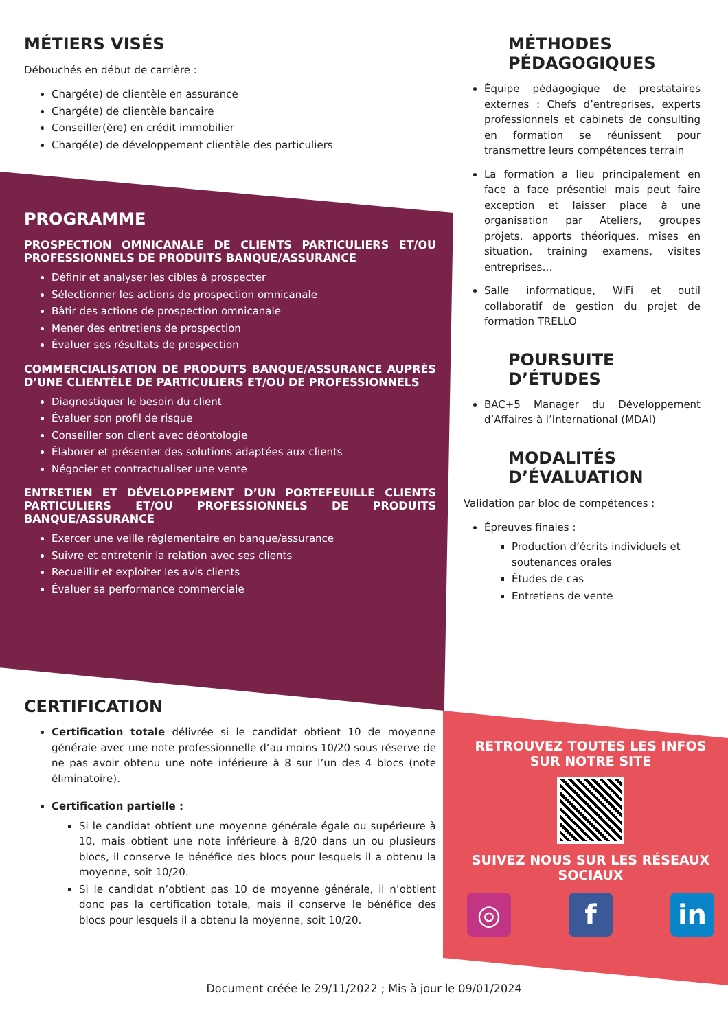MÉTIERS VISÉS
Débouchés en début de carrière :
Chargé(e) de clientèle en assurance
Chargé(e) de clientèle bancaire
Conseiller(ère) en crédit immobilier
Chargé(e) de développement clientèle des particuliers
PROGRAMME
PROSPECTION OMNICANALE DE CLIENTS PARTICULIERS ET/OU PROFESSIONNELS DE PRODUITS BANQUE/ASSURANCE
Définir et analyser les cibles à prospecter
Sélectionner les actions de prospection omnicanale
Bâtir des actions de prospection omnicanale
Mener des entretiens de prospection
Évaluer ses résultats de prospection
COMMERCIALISATION DE PRODUITS BANQUE/ASSURANCE AUPRÈS D’UNE CLIENTÈLE DE PARTICULIERS ET/OU DE PROFESSIONNELS
Diagnostiquer le besoin du client
Évaluer son profil de risque
Conseiller son client avec déontologie
Élaborer et présenter des solutions adaptées aux clients
Négocier et contractualiser une vente
ENTRETIEN ET DÉVELOPPEMENT D’UN PORTEFEUILLE CLIENTS PARTICULIERS ET/OU PROFESSIONNELS DE PRODUITS BANQUE/ASSURANCE
Exercer une veille règlementaire en banque/assurance
Suivre et entretenir la relation avec ses clients
Recueillir et exploiter les avis clients
Évaluer sa performance commerciale
CERTIFICATION
Certification totale délivrée si le candidat obtient 10 de moyenne générale avec une note professionnelle d’au moins 10/20 sous réserve de ne pas avoir obtenu une note inférieure à 8 sur l’un des 4 blocs (note éliminatoire).
Certification partielle :
Si le candidat obtient une moyenne générale égale ou supérieure à 10, mais obtient une note inférieure à 8/20 dans un ou plusieurs blocs, il conserve le bénéfice des blocs pour lesquels il a obtenu la moyenne, soit 10/20.
Si le candidat n’obtient pas 10 de moyenne générale, il n’obtient donc pas la certification totale, mais il conserve le bénéfice des blocs pour lesquels il a obtenu la moyenne, soit 10/20.
MÉTHODES PÉDAGOGIQUES
Équipe pédagogique de prestataires externes : Chefs d’entreprises, experts professionnels et cabinets de consulting en formation se réunissent pour transmettre leurs compétences terrain
La formation a lieu principalement en face à face présentiel mais peut faire exception et laisser place à une organisation par Ateliers, groupes projets, apports théoriques, mises en situation, training examens, visites entreprises…
Salle informatique, WiFi et outil collaboratif de gestion du projet de formation TRELLO
POURSUITE D’ÉTUDES
BAC+5 Manager du Développement d’Affaires à l’International (MDAI)
MODALITÉS D’ÉVALUATION
Validation par bloc de compétences :
Épreuves finales :
Production d’écrits individuels et soutenances orales
Études de cas
Entretiens de vente
RETROUVEZ TOUTES LES INFOS SUR NOTRE SITE
SUIVEZ NOUS SUR LES RÉSEAUX SOCIAUX
◎ f in
Document créée le 29/11/2022 ; Mis à jour le 09/01/2024